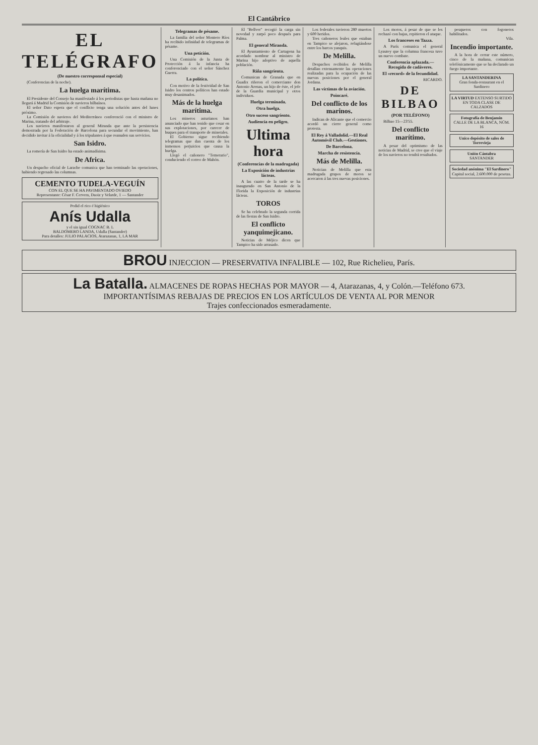El Cantábrico
EL TELÉGRAFO
(De nuestro corresponsal especial)
(Conferencias de la noche).
La huelga marítima.
El Presidente del Consejo ha manifestado á los periodistas que hasta mañana no llegará á Madrid la Comisión de navieros bilbaínos.
El señor Dato espera que el conflicto tenga una solución antes del lunes próximo.
La Comisión de navieros del Mediterráneo conferenció con el ministro de Marina, tratando del arbitraje.
Los navieros manifestaron al general Miranda que ante la persistencia demostrada por la Federación de Barcelona para secundar el movimiento, han decidido invitar á la oficialidad y á los tripulantes á que reanuden sus servicios.
San Isidro.
La romería de San Isidro ha estado animadísima.
De Africa.
Un despacho oficial de Larache comunica que han terminado las operaciones, habiendo regresado las columnas.
CEMENTO TUDELA-VEGUÍN
CON EL QUE SE HA PAVIMENTADO OVIEDO
Representante: César F. Cervera, Daoiz y Velarde, 1 — Santander
Pedid el rico é higiénico
Anís Udalla
y el sin igual COGNAC B. L
BALDOMERO LANDA, Udalla (Santander)
Para detalles: JULIO PALACIOS, Atarazanas, 1, LA MAR
Telegramas de pésame.
La familia del señor Montero Ríos ha recibido infinidad de telegramas de pésame.
Una petición.
Una Comisión de la Junta de Protección á la infancia ha conferenciado con el señor Sánchez Guerra.
La política.
Con motivo de la festividad de San Isidro los centros políticos han estado muy desanimados.
Más de la huelga marítima.
Los mineros asturianos han anunciado que han tenido que cesar en sus explotaciones, por carecer de buques para el transporte de minerales.
El Gobierno sigue recibiendo telegramas que dan cuenta de los inmensos perjuicios que causa la huelga.
Llegó el cañonero "Temerario", conduciendo el correo de Mahón.
El "Bellver" recogió la carga sin novedad y zarpó poco después para Palma.
El general Miranda.
El Ayuntamiento de Cartagena ha acordado nombrar al ministro de Marina hijo adoptivo de aquella población.
Riña sangrienta.
Comunican de Granada que en Guadix riñeron el comerciante don Antonio Arenas, un hijo de éste, el jefe de la Guardia municipal y otros individuos.
Huelga terminada.
Otra huelga.
Otro suceso sangriento.
Audiencia en peligro.
Ultima hora
(Conferencias de la madrugada)
La Exposición de industrias lácteas.
A las cuatro de la tarde se ha inaugurado en San Antonio de la Florida la Exposición de industrias lácteas.
TOROS
Se ha celebrado la segunda corrida de las fiestas de San Isidro.
El conflicto yanquimejicano.
Noticias de Méjico dicen que Tampico ha sido arrasado.
Los federales tuvieron 280 muertos y 600 heridos.
Tres cañoneros leales que estaban en Tampico se alejaron, refugiándose entre los barcos yanquis.
De Melilla.
Despachos recibidos de Melilla detallan extensamente las operaciones realizadas para la ocupación de las nuevas posiciones por el general Jordana.
Las víctimas de la aviación.
Poincaré.
Del conflicto de los marinos.
Indican de Alicante que el comercio acordó un cierre general como protesta.
El Rey á Valladolid.—El Real Automóvil Club.—Gestiones.
De Barcelona.
Marcha de resistencia.
Más de Melilla.
Notician de Melilla que esta madrugada grupos de moros se acercaron á las tres nuevas posiciones.
Los moros, á pesar de que se les rechazó con bajas, repitieron el ataque.
Los franceses en Tazza.
A París comunica el general Lyautey que la columna francesa tuvo un nuevo combate.
Conferencia aplazada.—Recogida de cadáveres.
El «record» de la fecundidad.
RICARDO.
DE BILBAO
(POR TELÉFONO)
Bilbao 15—23'55.
Del conflicto marítimo.
A pesar del optimismo de las noticias de Madrid, se cree que el viaje de los navieros no tendrá resultados.
pesqueros con fogoneros habilitados.
Vila.
Incendio importante.
A la hora de cerrar este número, cinco de la mañana, comunican telefónicamente que se ha declarado un fuego importante.
LA SANTANDERINA
Gran fonda-restaurant en el Sardinero
LA VIRTUD EXTENSO SURTIDO EN TODA CLASE DE CALZADOS
Fotografía de Benjamín
CALLE DE LA BLANCA, NÚM. 16
Unico depósito de sales de Torrevieja
Unión Cántabra
SANTANDER
Sociedad anónima "El Sardinero"
Capital social, 2.600.000 de pesetas.
BROU INJECCION — PRESERVATIVA INFALIBLE — 102, Rue Richelieu, París.
La Batalla. ALMACENES DE ROPAS HECHAS POR MAYOR — 4, Atarazanas, 4, y Colón.—Teléfono 673.
IMPORTANTÍSIMAS REBAJAS DE PRECIOS EN LOS ARTÍCULOS DE VENTA AL POR MENOR
Trajes confeccionados esmeradamente.